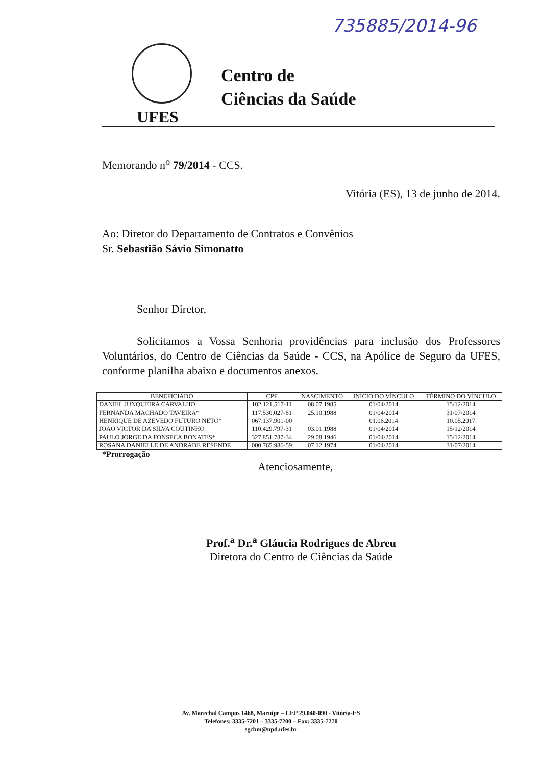735885/2014-96
Centro de
Ciências da Saúde
UFES
Memorando n<sup>o</sup> 79/2014 - CCS.
Vitória (ES), 13 de junho de 2014.
Ao: Diretor do Departamento de Contratos e Convênios
Sr. Sebastião Sávio Simonatto
Senhor Diretor,
Solicitamos a Vossa Senhoria providências para inclusão dos Professores Voluntários, do Centro de Ciências da Saúde - CCS, na Apólice de Seguro da UFES, conforme planilha abaixo e documentos anexos.
| BENEFICIADO | CPF | NASCIMENTO | INÍCIO DO VÍNCULO | TÉRMINO DO VÍNCULO |
| --- | --- | --- | --- | --- |
| DANIEL JUNQUEIRA CARVALHO | 102.121.517-11 | 08.07.1985 | 01/04/2014 | 15/12/2014 |
| FERNANDA MACHADO TAVEIRA* | 117.530.027-61 | 25.10.1988 | 01/04/2014 | 31/07/2014 |
| HENRIQUE DE AZEVEDO FUTURO NETO* | 067.137.901-00 | | 01.06.2014 | 10.05.2017 |
| JOÃO VICTOR DA SILVA COUTINHO | 110.429.797-31 | 03.01.1988 | 01/04/2014 | 15/12/2014 |
| PAULO JORGE DA FONSECA BONATES* | 327.851.787-34 | 29.08.1946 | 01/04/2014 | 15/12/2014 |
| ROSANA DANIELLE DE ANDRADE RESENDE | 000.765.986-59 | 07.12.1974 | 01/04/2014 | 31/07/2014 |
*Prorrogação
Atenciosamente,
Prof.<sup>a</sup> Dr.<sup>a</sup> Gláucia Rodrigues de Abreu
Diretora do Centro de Ciências da Saúde
Av. Marechal Campos 1468, Maruípe – CEP 29.040-090 - Vitória-ES
Telefones: 3335-7201 – 3335-7200 – Fax: 3335-7270
sgcbm@npd.ufes.br